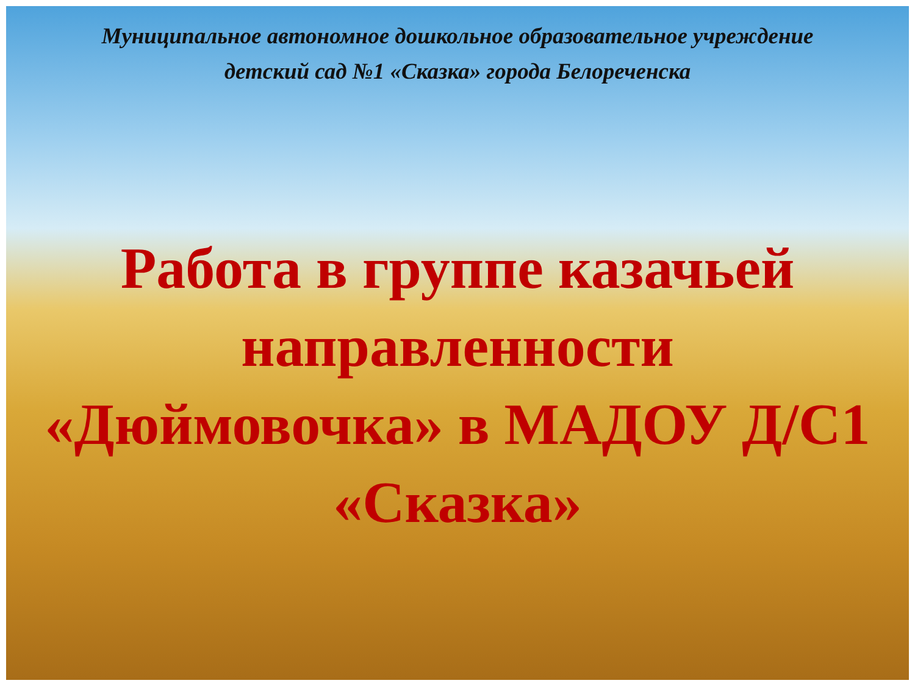Муниципальное автономное дошкольное образовательное учреждение
детский сад №1 «Сказка» города Белореченска
Работа в группе казачьей направленности «Дюймовочка» в МАДОУ Д/С1 «Сказка»